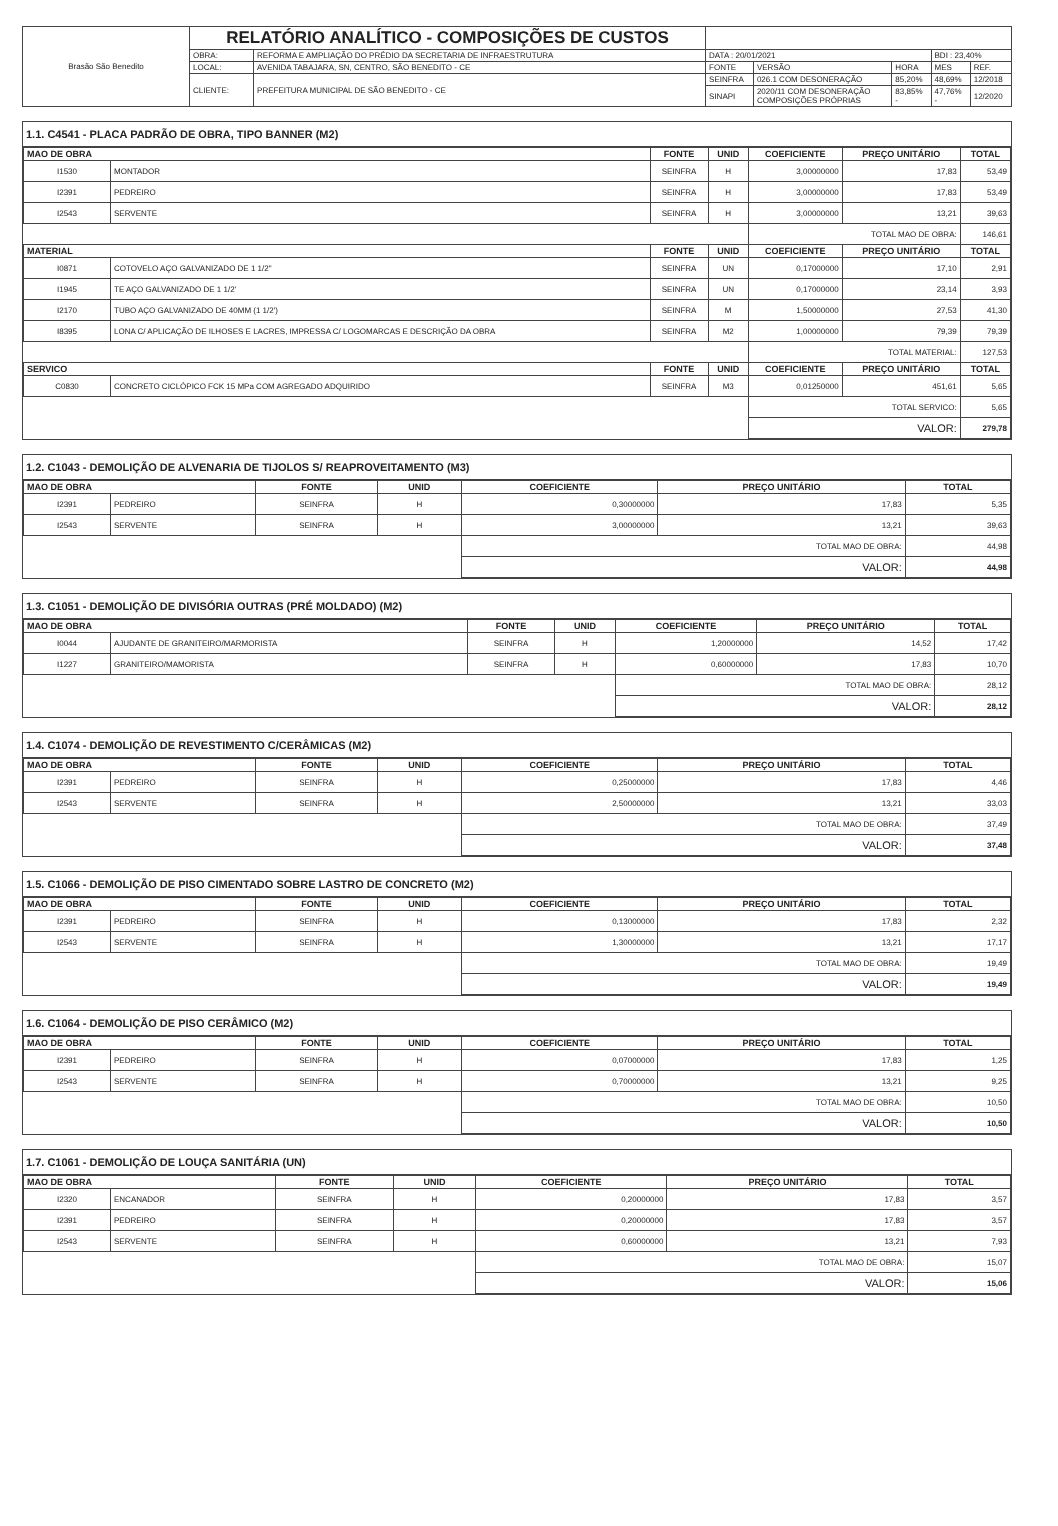| Brasão São Benedito | RELATÓRIO ANALÍTICO - COMPOSIÇÕES DE CUSTOS | | | | | | |
| | OBRA: | REFORMA E AMPLIAÇÃO DO PRÉDIO DA SECRETARIA DE INFRAESTRUTURA | DATA : 20/01/2021 | | | BDI : 23,40% | |
| | LOCAL: | AVENIDA TABAJARA, SN, CENTRO, SÃO BENEDITO - CE | FONTE | VERSÃO | HORA | MES | REF. |
| | CLIENTE: | PREFEITURA MUNICIPAL DE SÃO BENEDITO - CE | SEINFRA | 026.1 COM DESONERAÇÃO | 85,20% | 48,69% | 12/2018 |
| | | | SINAPI | 2020/11 COM DESONERAÇÃO COMPOSIÇÕES PRÓPRIAS | 83,85% - | 47,76% - | 12/2020 |
1.1. C4541 - PLACA PADRÃO DE OBRA, TIPO BANNER (M2)
| MAO DE OBRA | | FONTE | UNID | COEFICIENTE | PREÇO UNITÁRIO | TOTAL |
| --- | --- | --- | --- | --- | --- | --- |
| I1530 | MONTADOR | SEINFRA | H | 3,00000000 | 17,83 | 53,49 |
| I2391 | PEDREIRO | SEINFRA | H | 3,00000000 | 17,83 | 53,49 |
| I2543 | SERVENTE | SEINFRA | H | 3,00000000 | 13,21 | 39,63 |
| | | | | TOTAL MAO DE OBRA: | | 146,61 |
| MATERIAL | | FONTE | UNID | COEFICIENTE | PREÇO UNITÁRIO | TOTAL |
| I0871 | COTOVELO AÇO GALVANIZADO DE 1 1/2" | SEINFRA | UN | 0,17000000 | 17,10 | 2,91 |
| I1945 | TE AÇO GALVANIZADO DE 1 1/2' | SEINFRA | UN | 0,17000000 | 23,14 | 3,93 |
| I2170 | TUBO AÇO GALVANIZADO DE 40MM (1 1/2') | SEINFRA | M | 1,50000000 | 27,53 | 41,30 |
| I8395 | LONA C/ APLICAÇÃO DE ILHOSES E LACRES, IMPRESSA C/ LOGOMARCAS E DESCRIÇÃO DA OBRA | SEINFRA | M2 | 1,00000000 | 79,39 | 79,39 |
| | | | | TOTAL MATERIAL: | | 127,53 |
| SERVICO | | FONTE | UNID | COEFICIENTE | PREÇO UNITÁRIO | TOTAL |
| C0830 | CONCRETO CICLÓPICO FCK 15 MPa COM AGREGADO ADQUIRIDO | SEINFRA | M3 | 0,01250000 | 451,61 | 5,65 |
| | | | | TOTAL SERVICO: | | 5,65 |
| | | | | VALOR: | | 279,78 |
1.2. C1043 - DEMOLIÇÃO DE ALVENARIA DE TIJOLOS S/ REAPROVEITAMENTO (M3)
| MAO DE OBRA | | FONTE | UNID | COEFICIENTE | PREÇO UNITÁRIO | TOTAL |
| --- | --- | --- | --- | --- | --- | --- |
| I2391 | PEDREIRO | SEINFRA | H | 0,30000000 | 17,83 | 5,35 |
| I2543 | SERVENTE | SEINFRA | H | 3,00000000 | 13,21 | 39,63 |
| | | | | TOTAL MAO DE OBRA: | | 44,98 |
| | | | | VALOR: | | 44,98 |
1.3. C1051 - DEMOLIÇÃO DE DIVISÓRIA OUTRAS (PRÉ MOLDADO) (M2)
| MAO DE OBRA | | FONTE | UNID | COEFICIENTE | PREÇO UNITÁRIO | TOTAL |
| --- | --- | --- | --- | --- | --- | --- |
| I0044 | AJUDANTE DE GRANITEIRO/MARMORISTA | SEINFRA | H | 1,20000000 | 14,52 | 17,42 |
| I1227 | GRANITEIRO/MAMORISTA | SEINFRA | H | 0,60000000 | 17,83 | 10,70 |
| | | | | TOTAL MAO DE OBRA: | | 28,12 |
| | | | | VALOR: | | 28,12 |
1.4. C1074 - DEMOLIÇÃO DE REVESTIMENTO C/CERÂMICAS (M2)
| MAO DE OBRA | | FONTE | UNID | COEFICIENTE | PREÇO UNITÁRIO | TOTAL |
| --- | --- | --- | --- | --- | --- | --- |
| I2391 | PEDREIRO | SEINFRA | H | 0,25000000 | 17,83 | 4,46 |
| I2543 | SERVENTE | SEINFRA | H | 2,50000000 | 13,21 | 33,03 |
| | | | | TOTAL MAO DE OBRA: | | 37,49 |
| | | | | VALOR: | | 37,48 |
1.5. C1066 - DEMOLIÇÃO DE PISO CIMENTADO SOBRE LASTRO DE CONCRETO (M2)
| MAO DE OBRA | | FONTE | UNID | COEFICIENTE | PREÇO UNITÁRIO | TOTAL |
| --- | --- | --- | --- | --- | --- | --- |
| I2391 | PEDREIRO | SEINFRA | H | 0,13000000 | 17,83 | 2,32 |
| I2543 | SERVENTE | SEINFRA | H | 1,30000000 | 13,21 | 17,17 |
| | | | | TOTAL MAO DE OBRA: | | 19,49 |
| | | | | VALOR: | | 19,49 |
1.6. C1064 - DEMOLIÇÃO DE PISO CERÂMICO (M2)
| MAO DE OBRA | | FONTE | UNID | COEFICIENTE | PREÇO UNITÁRIO | TOTAL |
| --- | --- | --- | --- | --- | --- | --- |
| I2391 | PEDREIRO | SEINFRA | H | 0,07000000 | 17,83 | 1,25 |
| I2543 | SERVENTE | SEINFRA | H | 0,70000000 | 13,21 | 9,25 |
| | | | | TOTAL MAO DE OBRA: | | 10,50 |
| | | | | VALOR: | | 10,50 |
1.7. C1061 - DEMOLIÇÃO DE LOUÇA SANITÁRIA (UN)
| MAO DE OBRA | | FONTE | UNID | COEFICIENTE | PREÇO UNITÁRIO | TOTAL |
| --- | --- | --- | --- | --- | --- | --- |
| I2320 | ENCANADOR | SEINFRA | H | 0,20000000 | 17,83 | 3,57 |
| I2391 | PEDREIRO | SEINFRA | H | 0,20000000 | 17,83 | 3,57 |
| I2543 | SERVENTE | SEINFRA | H | 0,60000000 | 13,21 | 7,93 |
| | | | | TOTAL MAO DE OBRA: | | 15,07 |
| | | | | VALOR: | | 15,06 |